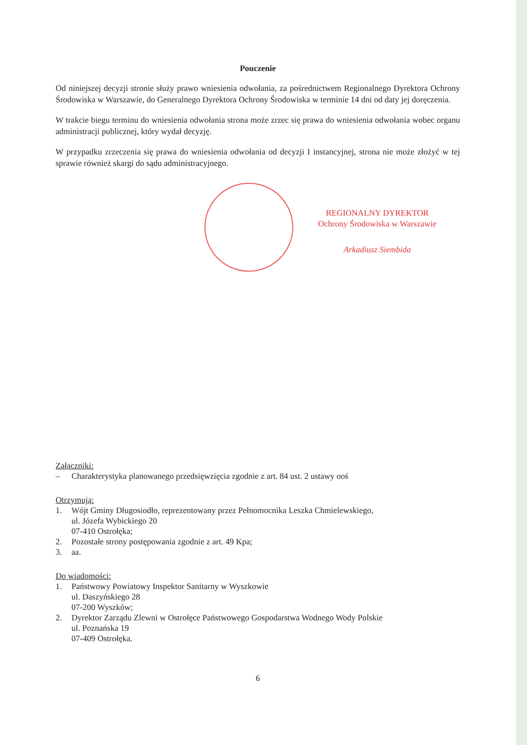Pouczenie
Od niniejszej decyzji stronie służy prawo wniesienia odwołania, za pośrednictwem Regionalnego Dyrektora Ochrony Środowiska w Warszawie, do Generalnego Dyrektora Ochrony Środowiska w terminie 14 dni od daty jej doręczenia.
W trakcie biegu terminu do wniesienia odwołania strona może zrzec się prawa do wniesienia odwołania wobec organu administracji publicznej, który wydał decyzję.
W przypadku zrzeczenia się prawa do wniesienia odwołania od decyzji I instancyjnej, strona nie może złożyć w tej sprawie również skargi do sądu administracyjnego.
REGIONALNY DYREKTOR
Ochrony Środowiska w Warszawie
Arkadiusz Siembida
Załączniki:
– Charakterystyka planowanego przedsięwzięcia zgodnie z art. 84 ust. 2 ustawy ooś
Otrzymują:
1. Wójt Gminy Długosiodło, reprezentowany przez Pełnomocnika Leszka Chmielewskiego,
ul. Józefa Wybickiego 20
07-410 Ostrołęka;
2. Pozostałe strony postępowania zgodnie z art. 49 Kpa;
3. aa.
Do wiadomości:
1. Państwowy Powiatowy Inspektor Sanitarny w Wyszkowie
ul. Daszyńskiego 28
07-200 Wyszków;
2. Dyrektor Zarządu Zlewni w Ostrołęce Państwowego Gospodarstwa Wodnego Wody Polskie
ul. Poznańska 19
07-409 Ostrołęka.
6